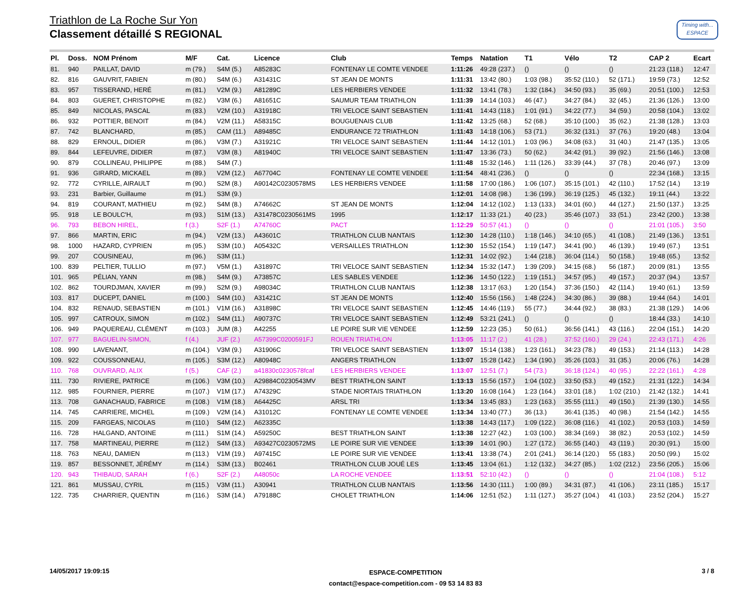Triathlon de La Roche Sur Yon
Classement détaillé S REGIONAL
Timing with...
ESPACE
| Pl. | Doss. | NOM Prénom | M/F | Cat. | Licence | Club | Temps | Natation | T1 | Vélo | T2 | CAP 2 | Ecart |
| --- | --- | --- | --- | --- | --- | --- | --- | --- | --- | --- | --- | --- | --- |
| 81. | 940 | PAILLAT, DAVID | m (79.) | S4M (5.) | A85283C | FONTENAY LE COMTE VENDEE | 1:11:26 | 49:28 (237.) | () | () | () | 21:23 (118.) | 12:47 |
| 82. | 816 | GAUVRIT, FABIEN | m (80.) | S4M (6.) | A31431C | ST JEAN DE MONTS | 1:11:31 | 13:42 (80.) | 1:03 (98.) | 35:52 (110.) | 52 (171.) | 19:59 (73.) | 12:52 |
| 83. | 957 | TISSERAND, HERÉ | m (81.) | V2M (9.) | A81289C | LES HERBIERS VENDEE | 1:11:32 | 13:41 (78.) | 1:32 (184.) | 34:50 (93.) | 35 (69.) | 20:51 (100.) | 12:53 |
| 84. | 803 | GUERET, CHRISTOPHE | m (82.) | V3M (6.) | A81651C | SAUMUR TEAM TRIATHLON | 1:11:39 | 14:14 (103.) | 46 (47.) | 34:27 (84.) | 32 (45.) | 21:36 (126.) | 13:00 |
| 85. | 849 | NICOLAS, PASCAL | m (83.) | V2M (10.) | A31918C | TRI VELOCE SAINT SEBASTIEN | 1:11:41 | 14:43 (118.) | 1:01 (91.) | 34:22 (77.) | 34 (59.) | 20:58 (104.) | 13:02 |
| 86. | 932 | POTTIER, BENOIT | m (84.) | V2M (11.) | A58315C | BOUGUENAIS CLUB | 1:11:42 | 13:25 (68.) | 52 (68.) | 35:10 (100.) | 35 (62.) | 21:38 (128.) | 13:03 |
| 87. | 742 | BLANCHARD, | m (85.) | CAM (11.) | A89485C | ENDURANCE 72 TRIATHLON | 1:11:43 | 14:18 (106.) | 53 (71.) | 36:32 (131.) | 37 (76.) | 19:20 (48.) | 13:04 |
| 88. | 829 | ERNOUL, DIDIER | m (86.) | V3M (7.) | A31921C | TRI VELOCE SAINT SEBASTIEN | 1:11:44 | 14:12 (101.) | 1:03 (96.) | 34:08 (63.) | 31 (40.) | 21:47 (135.) | 13:05 |
| 89. | 844 | LEFEUVRE, DIDIER | m (87.) | V3M (8.) | A81940C | TRI VELOCE SAINT SEBASTIEN | 1:11:47 | 13:36 (73.) | 50 (62.) | 34:42 (91.) | 39 (92.) | 21:56 (146.) | 13:08 |
| 90. | 879 | COLLINEAU, PHILIPPE | m (88.) | S4M (7.) | | | 1:11:48 | 15:32 (146.) | 1:11 (126.) | 33:39 (44.) | 37 (78.) | 20:46 (97.) | 13:09 |
| 91. | 936 | GIRARD, MICKAEL | m (89.) | V2M (12.) | A67704C | FONTENAY LE COMTE VENDEE | 1:11:54 | 48:41 (236.) | () | () | () | 22:34 (168.) | 13:15 |
| 92. | 772 | CYRILLE, AIRAULT | m (90.) | S2M (8.) | A90142C0230578MS | LES HERBIERS VENDEE | 1:11:58 | 17:00 (186.) | 1:06 (107.) | 35:15 (101.) | 42 (110.) | 17:52 (14.) | 13:19 |
| 93. | 231 | Barbier, Guillaume | m (91.) | S3M (9.) | | | 1:12:01 | 14:08 (98.) | 1:36 (199.) | 36:19 (125.) | 45 (132.) | 19:11 (44.) | 13:22 |
| 94. | 819 | COURANT, MATHIEU | m (92.) | S4M (8.) | A74662C | ST JEAN DE MONTS | 1:12:04 | 14:12 (102.) | 1:13 (133.) | 34:01 (60.) | 44 (127.) | 21:50 (137.) | 13:25 |
| 95. | 918 | LE BOULC'H, | m (93.) | S1M (13.) | A31478C0230561MS | 1995 | 1:12:17 | 11:33 (21.) | 40 (23.) | 35:46 (107.) | 33 (51.) | 23:42 (200.) | 13:38 |
| 96. | 793 | BEBON HIREL, | f (3.) | S2F (1.) | A74760C | PACT | 1:12:29 | 50:57 (41.) | () | () | () | 21:01 (105.) | 3:50 |
| 97. | 866 | MARTIN, ERIC | m (94.) | V2M (13.) | A43601C | TRIATHLON CLUB NANTAIS | 1:12:30 | 14:28 (110.) | 1:18 (146.) | 34:10 (65.) | 41 (108.) | 21:49 (136.) | 13:51 |
| 98. | 1000 | HAZARD, CYPRIEN | m (95.) | S3M (10.) | A05432C | VERSAILLES TRIATHLON | 1:12:30 | 15:52 (154.) | 1:19 (147.) | 34:41 (90.) | 46 (139.) | 19:49 (67.) | 13:51 |
| 99. | 207 | COUSINEAU, | m (96.) | S3M (11.) | | | 1:12:31 | 14:02 (92.) | 1:44 (218.) | 36:04 (114.) | 50 (158.) | 19:48 (65.) | 13:52 |
| 100. | 839 | PELTIER, TULLIO | m (97.) | V5M (1.) | A31897C | TRI VELOCE SAINT SEBASTIEN | 1:12:34 | 15:32 (147.) | 1:39 (209.) | 34:15 (68.) | 56 (187.) | 20:09 (81.) | 13:55 |
| 101. | 965 | PÉLIAN, YANN | m (98.) | S4M (9.) | A73857C | LES SABLES VENDEE | 1:12:36 | 14:50 (122.) | 1:19 (151.) | 34:57 (95.) | 49 (157.) | 20:37 (94.) | 13:57 |
| 102. | 862 | TOURDJMAN, XAVIER | m (99.) | S2M (9.) | A98034C | TRIATHLON CLUB NANTAIS | 1:12:38 | 13:17 (63.) | 1:20 (154.) | 37:36 (150.) | 42 (114.) | 19:40 (61.) | 13:59 |
| 103. | 817 | DUCEPT, DANIEL | m (100.) | S4M (10.) | A31421C | ST JEAN DE MONTS | 1:12:40 | 15:56 (156.) | 1:48 (224.) | 34:30 (86.) | 39 (88.) | 19:44 (64.) | 14:01 |
| 104. | 832 | RENAUD, SEBASTIEN | m (101.) | V1M (16.) | A31898C | TRI VELOCE SAINT SEBASTIEN | 1:12:45 | 14:46 (119.) | 55 (77.) | 34:44 (92.) | 38 (83.) | 21:38 (129.) | 14:06 |
| 105. | 997 | CATROUX, SIMON | m (102.) | S4M (11.) | A90737C | TRI VELOCE SAINT SEBASTIEN | 1:12:49 | 53:21 (241.) | () | () | () | 18:44 (33.) | 14:10 |
| 106. | 949 | PAQUEREAU, CLÉMENT | m (103.) | JUM (8.) | A42255 | LE POIRE SUR VIE VENDEE | 1:12:59 | 12:23 (35.) | 50 (61.) | 36:56 (141.) | 43 (116.) | 22:04 (151.) | 14:20 |
| 107. | 977 | BAGUELIN-SIMON, | f (4.) | JUF (2.) | A57399C0200591FJ | ROUEN TRIATHLON | 1:13:05 | 11:17 (2.) | 41 (28.) | 37:52 (160.) | 29 (24.) | 22:43 (171.) | 4:26 |
| 108. | 990 | LAVENANT, | m (104.) | V3M (9.) | A31906C | TRI VELOCE SAINT SEBASTIEN | 1:13:07 | 15:14 (138.) | 1:23 (161.) | 34:23 (78.) | 49 (153.) | 21:14 (113.) | 14:28 |
| 109. | 922 | COUSSONNEAU, | m (105.) | S3M (12.) | A80948C | ANGERS TRIATHLON | 1:13:07 | 15:28 (142.) | 1:34 (190.) | 35:26 (103.) | 31 (35.) | 20:06 (76.) | 14:28 |
| 110. | 768 | OUVRARD, ALIX | f (5.) | CAF (2.) | a41830c0230578fcaf | LES HERBIERS VENDEE | 1:13:07 | 12:51 (7.) | 54 (73.) | 36:18 (124.) | 40 (95.) | 22:22 (161.) | 4:28 |
| 111. | 730 | RIVIERE, PATRICE | m (106.) | V3M (10.) | A29884C0230543MV | BEST TRIATHLON SAINT | 1:13:13 | 15:56 (157.) | 1:04 (102.) | 33:50 (53.) | 49 (152.) | 21:31 (122.) | 14:34 |
| 112. | 985 | FOURNIER, PIERRE | m (107.) | V1M (17.) | A74329C | STADE NIORTAIS TRIATHLON | 1:13:20 | 16:08 (164.) | 1:23 (164.) | 33:01 (18.) | 1:02 (210.) | 21:42 (132.) | 14:41 |
| 113. | 708 | GANACHAUD, FABRICE | m (108.) | V1M (18.) | A64425C | ARSL TRI | 1:13:34 | 13:45 (83.) | 1:23 (163.) | 35:55 (111.) | 49 (150.) | 21:39 (130.) | 14:55 |
| 114. | 745 | CARRIERE, MICHEL | m (109.) | V2M (14.) | A31012C | FONTENAY LE COMTE VENDEE | 1:13:34 | 13:40 (77.) | 36 (13.) | 36:41 (135.) | 40 (98.) | 21:54 (142.) | 14:55 |
| 115. | 209 | FARGEAS, NICOLAS | m (110.) | S4M (12.) | A62335C | | 1:13:38 | 14:43 (117.) | 1:09 (122.) | 36:08 (116.) | 41 (102.) | 20:53 (103.) | 14:59 |
| 116. | 728 | HALGAND, ANTOINE | m (111.) | S1M (14.) | A59250C | BEST TRIATHLON SAINT | 1:13:38 | 12:27 (42.) | 1:03 (100.) | 38:34 (169.) | 38 (82.) | 20:53 (102.) | 14:59 |
| 117. | 758 | MARTINEAU, PIERRE | m (112.) | S4M (13.) | A93427C0230572MS | LE POIRE SUR VIE VENDEE | 1:13:39 | 14:01 (90.) | 1:27 (172.) | 36:55 (140.) | 43 (119.) | 20:30 (91.) | 15:00 |
| 118. | 763 | NEAU, DAMIEN | m (113.) | V1M (19.) | A97415C | LE POIRE SUR VIE VENDEE | 1:13:41 | 13:38 (74.) | 2:01 (241.) | 36:14 (120.) | 55 (183.) | 20:50 (99.) | 15:02 |
| 119. | 857 | BESSONNET, JÉRÉMY | m (114.) | S3M (13.) | B02461 | TRIATHLON CLUB JOUÉ LES | 1:13:45 | 13:04 (61.) | 1:12 (132.) | 34:27 (85.) | 1:02 (212.) | 23:56 (205.) | 15:06 |
| 120. | 943 | THIBAUD, SARAH | f (6.) | S2F (2.) | A48050c | LA ROCHE VENDEE | 1:13:51 | 52:10 (42.) | () | () | () | 21:04 (108.) | 5:12 |
| 121. | 861 | MUSSAU, CYRIL | m (115.) | V3M (11.) | A30941 | TRIATHLON CLUB NANTAIS | 1:13:56 | 14:30 (111.) | 1:00 (89.) | 34:31 (87.) | 41 (106.) | 23:11 (185.) | 15:17 |
| 122. | 735 | CHARRIER, QUENTIN | m (116.) | S3M (14.) | A79188C | CHOLET TRIATHLON | 1:14:06 | 12:51 (52.) | 1:11 (127.) | 35:27 (104.) | 41 (103.) | 23:52 (204.) | 15:27 |
14/05/2017 19:09:15
ESPACE-COMPETITION
contact@espace-competition.com - 09 53 14 83 83
3 / 8